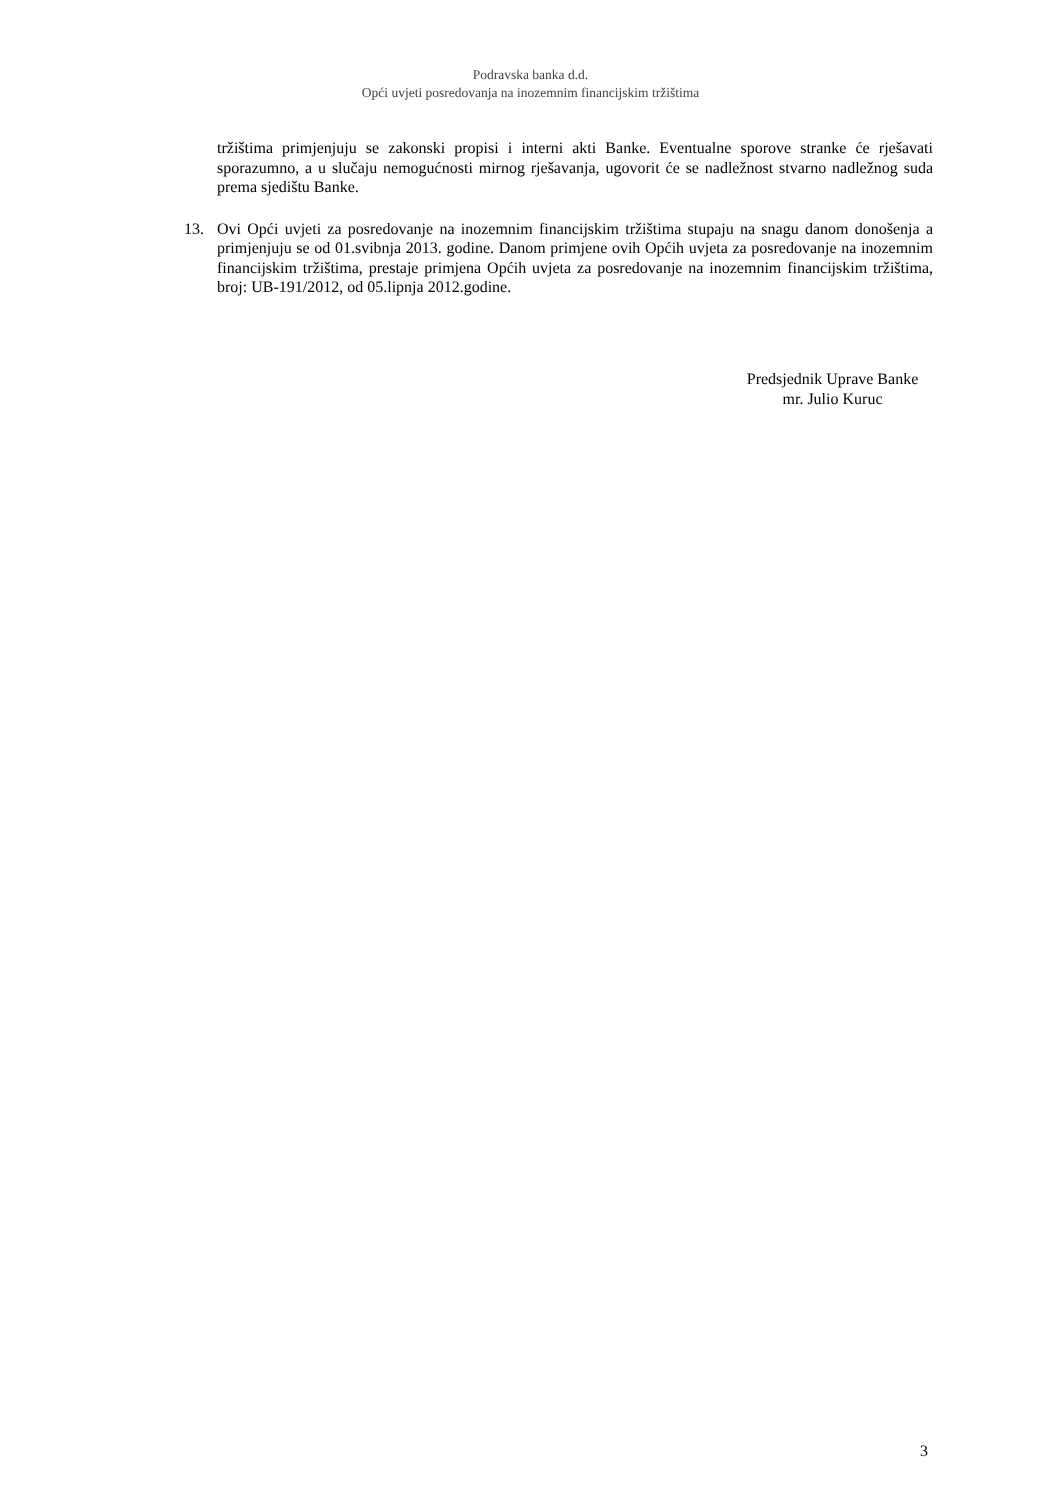Podravska banka d.d.
Opći uvjeti posredovanja na inozemnim financijskim tržištima
tržištima primjenjuju se zakonski propisi i interni akti Banke. Eventualne sporove stranke će rješavati sporazumno, a u slučaju nemogućnosti mirnog rješavanja, ugovorit će se nadležnost stvarno nadležnog suda prema sjedištu Banke.
13. Ovi Opći uvjeti za posredovanje na inozemnim financijskim tržištima stupaju na snagu danom donošenja a primjenjuju se od 01.svibnja 2013. godine. Danom primjene ovih Općih uvjeta za posredovanje na inozemnim financijskim tržištima, prestaje primjena Općih uvjeta za posredovanje na inozemnim financijskim tržištima, broj: UB-191/2012, od 05.lipnja 2012.godine.
Predsjednik Uprave Banke
mr. Julio Kuruc
3